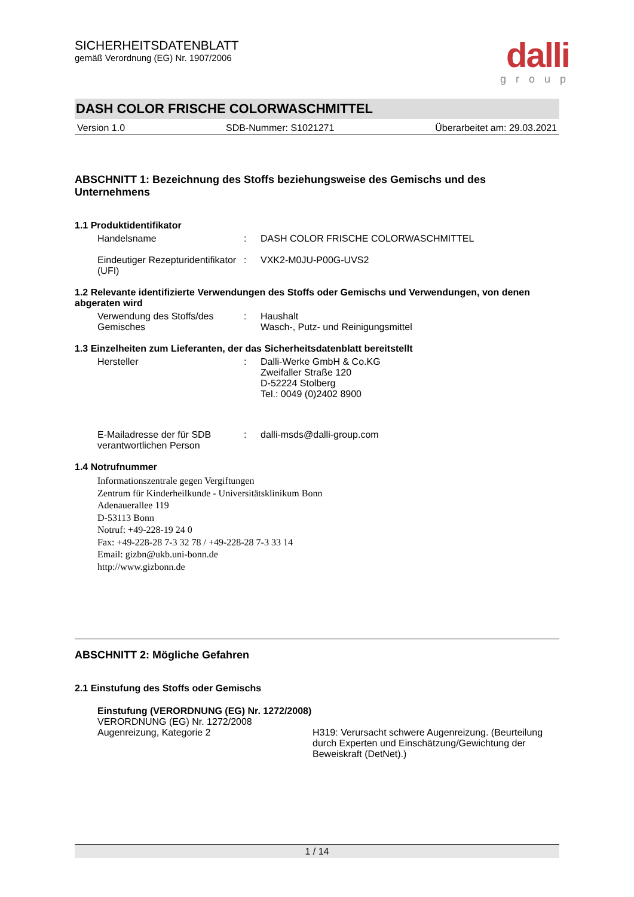SICHERHEITSDATENBLATT
gemäß Verordnung (EG) Nr. 1907/2006
dalli
group
DASH COLOR FRISCHE COLORWASCHMITTEL
Version 1.0 SDB-Nummer: S1021271 Überarbeitet am: 29.03.2021
ABSCHNITT 1: Bezeichnung des Stoffs beziehungsweise des Gemischs und des Unternehmens
1.1 Produktidentifikator
Handelsname : DASH COLOR FRISCHE COLORWASCHMITTEL
Eindeutiger Rezepturidentifikator (UFI)
: VXK2-M0JU-P00G-UVS2
1.2 Relevante identifizierte Verwendungen des Stoffs oder Gemischs und Verwendungen, von denen abgeraten wird
Verwendung des Stoffs/des Gemisches
: Haushalt
Wasch-, Putz- und Reinigungsmittel
1.3 Einzelheiten zum Lieferanten, der das Sicherheitsdatenblatt bereitstellt
Hersteller : Dalli-Werke GmbH & Co.KG
Zweifaller Straße 120
D-52224 Stolberg
Tel.: 0049 (0)2402 8900
E-Mailadresse der für SDB verantwortlichen Person
: dalli-msds@dalli-group.com
1.4 Notrufnummer
Informationszentrale gegen Vergiftungen
Zentrum für Kinderheilkunde - Universitätsklinikum Bonn
Adenauerallee 119
D-53113 Bonn
Notruf: +49-228-19 24 0
Fax: +49-228-28 7-3 32 78 / +49-228-28 7-3 33 14
Email: gizbn@ukb.uni-bonn.de
http://www.gizbonn.de
ABSCHNITT 2: Mögliche Gefahren
2.1 Einstufung des Stoffs oder Gemischs
Einstufung (VERORDNUNG (EG) Nr. 1272/2008)
VERORDNUNG (EG) Nr. 1272/2008
Augenreizung, Kategorie 2 H319: Verursacht schwere Augenreizung. (Beurteilung durch Experten und Einschätzung/Gewichtung der Beweiskraft (DetNet).)
1 / 14